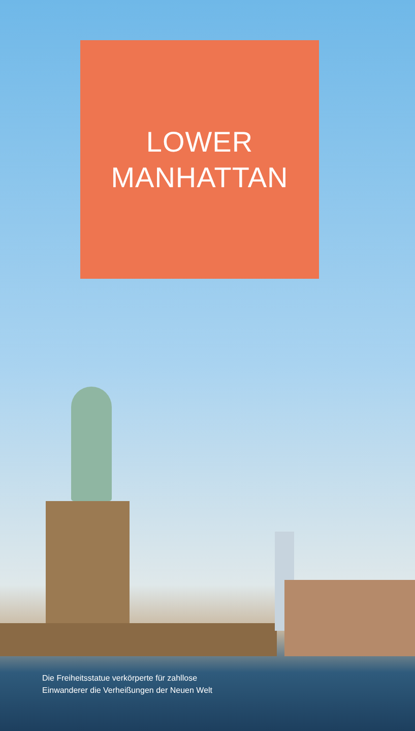LOWER
MANHATTAN
Die Freiheitsstatue verkörperte für zahllose
Einwanderer die Verheißungen der Neuen Welt